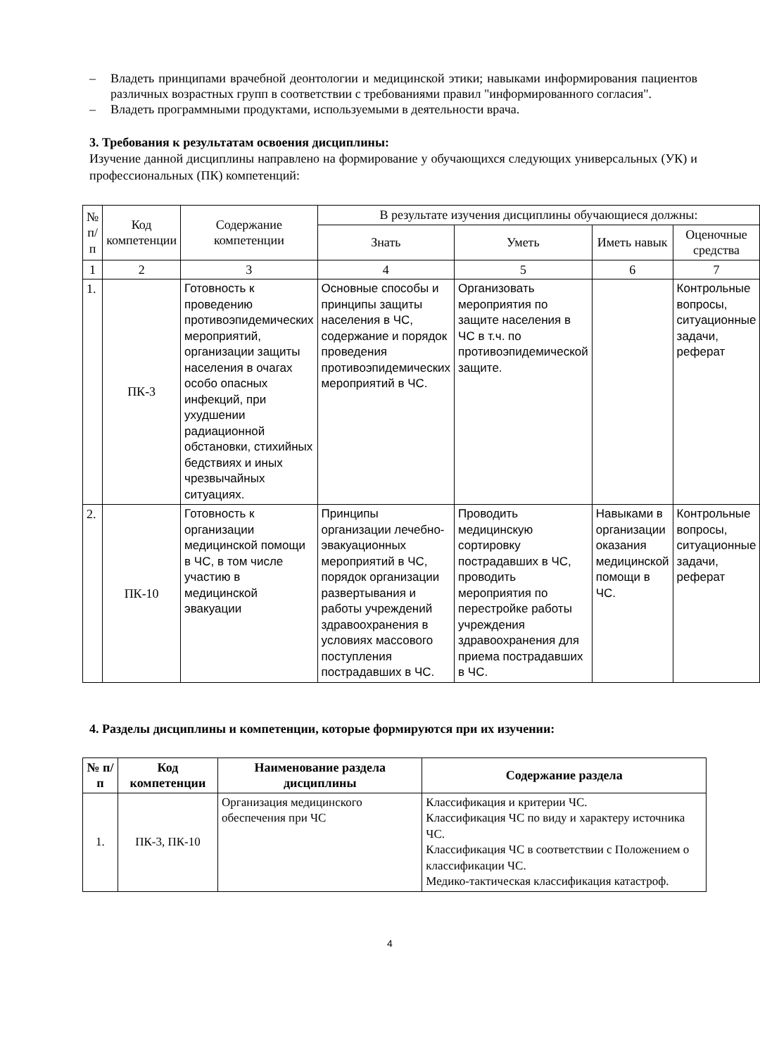– Владеть принципами врачебной деонтологии и медицинской этики; навыками информирования пациентов различных возрастных групп в соответствии с требованиями правил "информированного согласия".
– Владеть программными продуктами, используемыми в деятельности врача.
3. Требования к результатам освоения дисциплины:
Изучение данной дисциплины направлено на формирование у обучающихся следующих универсальных (УК) и профессиональных (ПК) компетенций:
| № п/п | Код компетенции | Содержание компетенции | В результате изучения дисциплины обучающиеся должны: | | | |
| | | | Знать | Уметь | Иметь навык | Оценочные средства |
| 1 | 2 | 3 | 4 | 5 | 6 | 7 |
| 1. | ПК-3 | Готовность к проведению противоэпидемических мероприятий, организации защиты населения в очагах особо опасных инфекций, при ухудшении радиационной обстановки, стихийных бедствиях и иных чрезвычайных ситуациях. | Основные способы и принципы защиты населения в ЧС, содержание и порядок проведения противоэпидемических мероприятий в ЧС. | Организовать мероприятия по защите населения в ЧС в т.ч. по противоэпидемической защите. | | Контрольные вопросы, ситуационные задачи, реферат |
| 2. | ПК-10 | Готовность к организации медицинской помощи в ЧС, в том числе участию в медицинской эвакуации | Принципы организации лечебно-эвакуационных мероприятий в ЧС, порядок организации развертывания и работы учреждений здравоохранения в условиях массового поступления пострадавших в ЧС. | Проводить медицинскую сортировку пострадавших в ЧС, проводить мероприятия по перестройке работы учреждения здравоохранения для приема пострадавших в ЧС. | Навыками в организации оказания медицинской помощи в ЧС. | Контрольные вопросы, ситуационные задачи, реферат |
4. Разделы дисциплины и компетенции, которые формируются при их изучении:
| № п/п | Код компетенции | Наименование раздела дисциплины | Содержание раздела |
| --- | --- | --- | --- |
| 1. | ПК-3, ПК-10 | Организация медицинского обеспечения при ЧС | Классификация и критерии ЧС. Классификация ЧС по виду и характеру источника ЧС. Классификация ЧС в соответствии с Положением о классификации ЧС. Медико-тактическая классификация катастроф. |
4